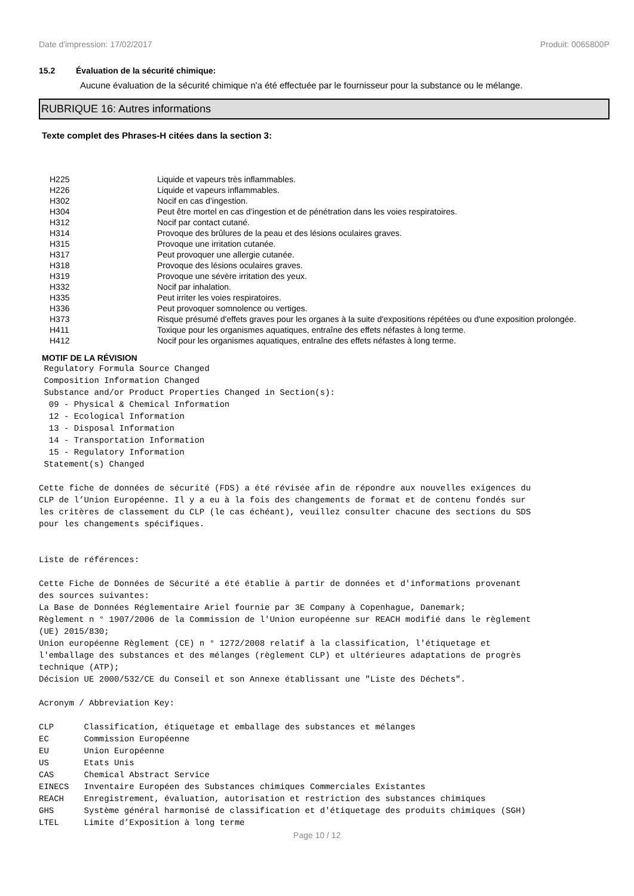Date d'impression: 17/02/2017 Produit: 0065800P
15.2 Évaluation de la sécurité chimique:
Aucune évaluation de la sécurité chimique n'a été effectuée par le fournisseur pour la substance ou le mélange.
RUBRIQUE 16: Autres informations
Texte complet des Phrases-H citées dans la section 3:
| H225 | Liquide et vapeurs très inflammables. |
| H226 | Liquide et vapeurs inflammables. |
| H302 | Nocif en cas d’ingestion. |
| H304 | Peut être mortel en cas d’ingestion et de pénétration dans les voies respiratoires. |
| H312 | Nocif par contact cutané. |
| H314 | Provoque des brûlures de la peau et des lésions oculaires graves. |
| H315 | Provoque une irritation cutanée. |
| H317 | Peut provoquer une allergie cutanée. |
| H318 | Provoque des lésions oculaires graves. |
| H319 | Provoque une sévère irritation des yeux. |
| H332 | Nocif par inhalation. |
| H335 | Peut irriter les voies respiratoires. |
| H336 | Peut provoquer somnolence ou vertiges. |
| H373 | Risque présumé d'effets graves pour les organes à la suite d'expositions répétées ou d'une exposition prolongée. |
| H411 | Toxique pour les organismes aquatiques, entraîne des effets néfastes à long terme. |
| H412 | Nocif pour les organismes aquatiques, entraîne des effets néfastes à long terme. |
MOTIF DE LA RÉVISION
 Regulatory Formula Source Changed
 Composition Information Changed
 Substance and/or Product Properties Changed in Section(s):
  09 - Physical & Chemical Information
  12 - Ecological Information
  13 - Disposal Information
  14 - Transportation Information
  15 - Regulatory Information
 Statement(s) Changed

Cette fiche de données de sécurité (FDS) a été révisée afin de répondre aux nouvelles exigences du
CLP de l’Union Européenne. Il y a eu à la fois des changements de format et de contenu fondés sur
les critères de classement du CLP (le cas échéant), veuillez consulter chacune des sections du SDS
pour les changements spécifiques.


Liste de références:

Cette Fiche de Données de Sécurité a été établie à partir de données et d'informations provenant
des sources suivantes:
La Base de Données Réglementaire Ariel fournie par 3E Company à Copenhague, Danemark;
Règlement n ° 1907/2006 de la Commission de l'Union européenne sur REACH modifié dans le règlement
(UE) 2015/830;
Union européenne Règlement (CE) n ° 1272/2008 relatif à la classification, l'étiquetage et
l'emballage des substances et des mélanges (règlement CLP) et ultérieures adaptations de progrès
technique (ATP);
Décision UE 2000/532/CE du Conseil et son Annexe établissant une "Liste des Déchets".

Acronym / Abbreviation Key:

CLP      Classification, étiquetage et emballage des substances et mélanges
EC       Commission Européenne
EU       Union Européenne
US       Etats Unis
CAS      Chemical Abstract Service
EINECS   Inventaire Européen des Substances chimiques Commerciales Existantes
REACH    Enregistrement, évaluation, autorisation et restriction des substances chimiques
GHS      Système général harmonisé de classification et d'étiquetage des produits chimiques (SGH)
LTEL     Limite d’Exposition à long terme
Page 10 / 12